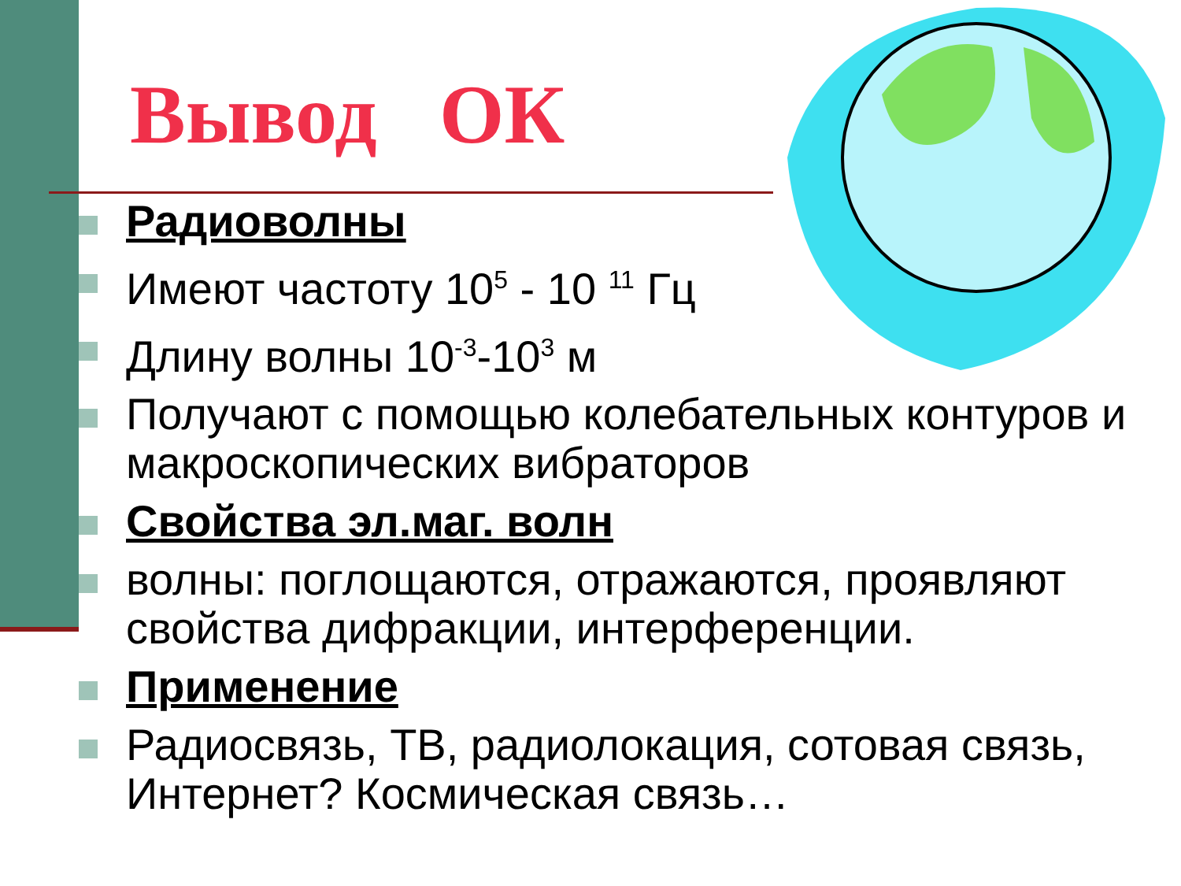Вывод ОК
Радиоволны
Имеют частоту 10<sup>5</sup> - 10 <sup>11</sup> Гц
Длину волны 10<sup>-3</sup>-10<sup>3</sup> м
Получают с помощью колебательных контуров и макроскопических вибраторов
Свойства эл.маг. волн
волны: поглощаются, отражаются, проявляют свойства дифракции, интерференции.
Применение
Радиосвязь, ТВ, радиолокация, сотовая связь, Интернет? Космическая связь…